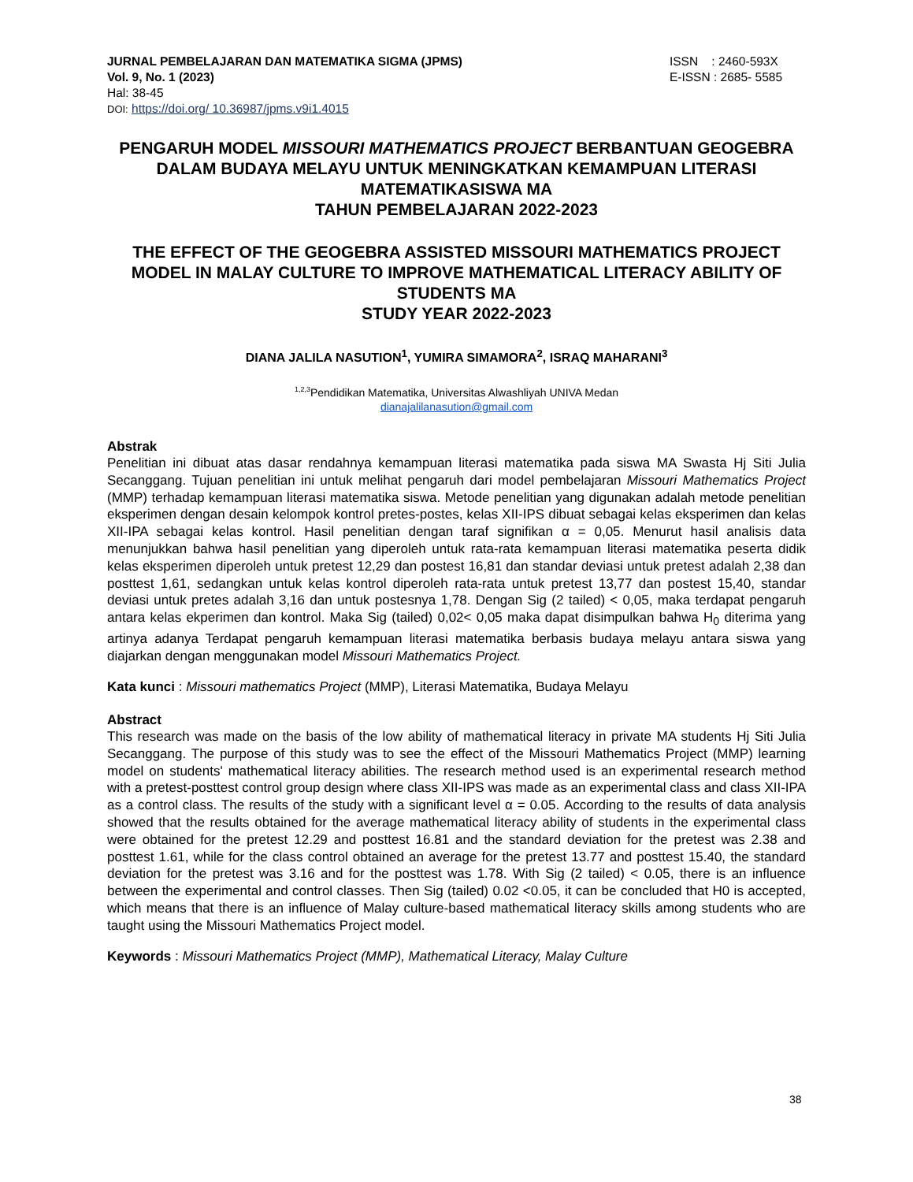JURNAL PEMBELAJARAN DAN MATEMATIKA SIGMA (JPMS)
Vol. 9, No. 1 (2023)
Hal: 38-45
DOI: https://doi.org/ 10.36987/jpms.v9i1.4015
ISSN : 2460-593X
E-ISSN : 2685- 5585
PENGARUH MODEL MISSOURI MATHEMATICS PROJECT BERBANTUAN GEOGEBRA DALAM BUDAYA MELAYU UNTUK MENINGKATKAN KEMAMPUAN LITERASI MATEMATIKASISWA MA
TAHUN PEMBELAJARAN 2022-2023
THE EFFECT OF THE GEOGEBRA ASSISTED MISSOURI MATHEMATICS PROJECT MODEL IN MALAY CULTURE TO IMPROVE MATHEMATICAL LITERACY ABILITY OF STUDENTS MA
STUDY YEAR 2022-2023
DIANA JALILA NASUTION<sup>1</sup>, YUMIRA SIMAMORA<sup>2</sup>, ISRAQ MAHARANI<sup>3</sup>
<sup>1,2,3</sup>Pendidikan Matematika, Universitas Alwashliyah UNIVA Medan
dianajalilanasution@gmail.com
Abstrak
Penelitian ini dibuat atas dasar rendahnya kemampuan literasi matematika pada siswa MA Swasta Hj Siti Julia Secanggang. Tujuan penelitian ini untuk melihat pengaruh dari model pembelajaran Missouri Mathematics Project (MMP) terhadap kemampuan literasi matematika siswa. Metode penelitian yang digunakan adalah metode penelitian eksperimen dengan desain kelompok kontrol pretes-postes, kelas XII-IPS dibuat sebagai kelas eksperimen dan kelas XII-IPA sebagai kelas kontrol. Hasil penelitian dengan taraf signifikan α = 0,05. Menurut hasil analisis data menunjukkan bahwa hasil penelitian yang diperoleh untuk rata-rata kemampuan literasi matematika peserta didik kelas eksperimen diperoleh untuk pretest 12,29 dan postest 16,81 dan standar deviasi untuk pretest adalah 2,38 dan posttest 1,61, sedangkan untuk kelas kontrol diperoleh rata-rata untuk pretest 13,77 dan postest 15,40, standar deviasi untuk pretes adalah 3,16 dan untuk postesnya 1,78. Dengan Sig (2 tailed) < 0,05, maka terdapat pengaruh antara kelas ekperimen dan kontrol. Maka Sig (tailed) 0,02< 0,05 maka dapat disimpulkan bahwa H<sub>0</sub> diterima yang artinya adanya Terdapat pengaruh kemampuan literasi matematika berbasis budaya melayu antara siswa yang diajarkan dengan menggunakan model Missouri Mathematics Project.
Kata kunci : Missouri mathematics Project (MMP), Literasi Matematika, Budaya Melayu
Abstract
This research was made on the basis of the low ability of mathematical literacy in private MA students Hj Siti Julia Secanggang. The purpose of this study was to see the effect of the Missouri Mathematics Project (MMP) learning model on students' mathematical literacy abilities. The research method used is an experimental research method with a pretest-posttest control group design where class XII-IPS was made as an experimental class and class XII-IPA as a control class. The results of the study with a significant level α = 0.05. According to the results of data analysis showed that the results obtained for the average mathematical literacy ability of students in the experimental class were obtained for the pretest 12.29 and posttest 16.81 and the standard deviation for the pretest was 2.38 and posttest 1.61, while for the class control obtained an average for the pretest 13.77 and posttest 15.40, the standard deviation for the pretest was 3.16 and for the posttest was 1.78. With Sig (2 tailed) < 0.05, there is an influence between the experimental and control classes. Then Sig (tailed) 0.02 <0.05, it can be concluded that H0 is accepted, which means that there is an influence of Malay culture-based mathematical literacy skills among students who are taught using the Missouri Mathematics Project model.
Keywords : Missouri Mathematics Project (MMP), Mathematical Literacy, Malay Culture
38